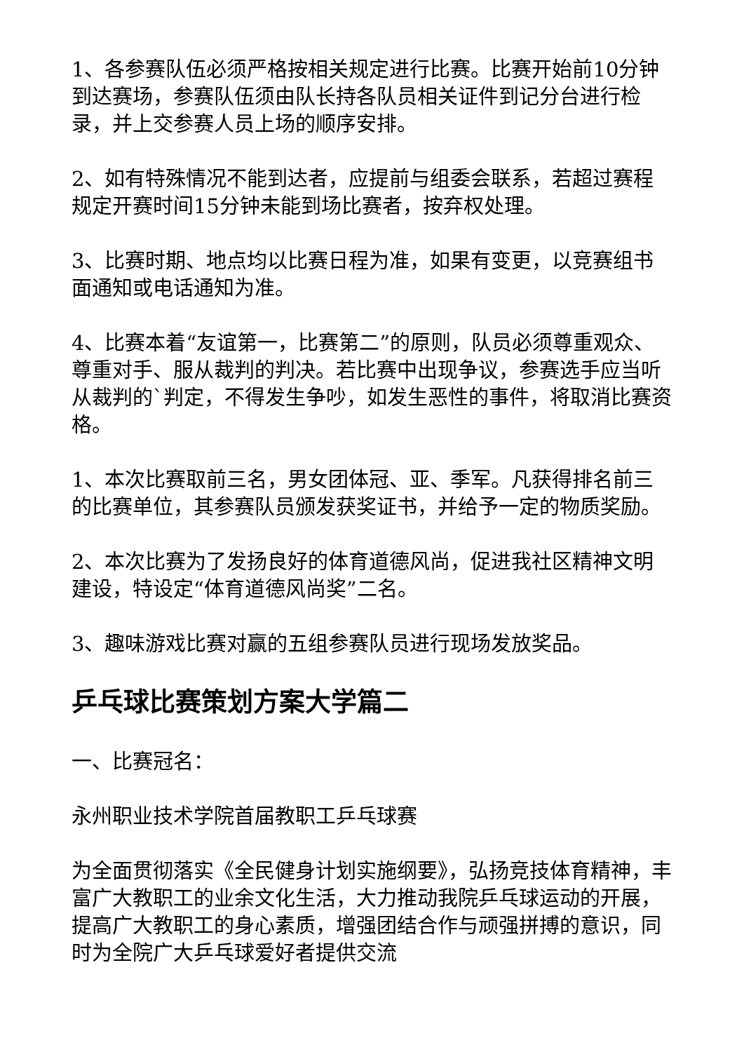1、各参赛队伍必须严格按相关规定进行比赛。比赛开始前10分钟到达赛场，参赛队伍须由队长持各队员相关证件到记分台进行检录，并上交参赛人员上场的顺序安排。
2、如有特殊情况不能到达者，应提前与组委会联系，若超过赛程规定开赛时间15分钟未能到场比赛者，按弃权处理。
3、比赛时期、地点均以比赛日程为准，如果有变更，以竞赛组书面通知或电话通知为准。
4、比赛本着“友谊第一，比赛第二”的原则，队员必须尊重观众、尊重对手、服从裁判的判决。若比赛中出现争议，参赛选手应当听从裁判的`判定，不得发生争吵，如发生恶性的事件，将取消比赛资格。
1、本次比赛取前三名，男女团体冠、亚、季军。凡获得排名前三的比赛单位，其参赛队员颁发获奖证书，并给予一定的物质奖励。
2、本次比赛为了发扬良好的体育道德风尚，促进我社区精神文明建设，特设定“体育道德风尚奖”二名。
3、趣味游戏比赛对赢的五组参赛队员进行现场发放奖品。
乒乓球比赛策划方案大学篇二
一、比赛冠名：
永州职业技术学院首届教职工乒乓球赛
为全面贯彻落实《全民健身计划实施纲要》，弘扬竞技体育精神，丰富广大教职工的业余文化生活，大力推动我院乒乓球运动的开展，提高广大教职工的身心素质，增强团结合作与顽强拼搏的意识，同时为全院广大乒乓球爱好者提供交流